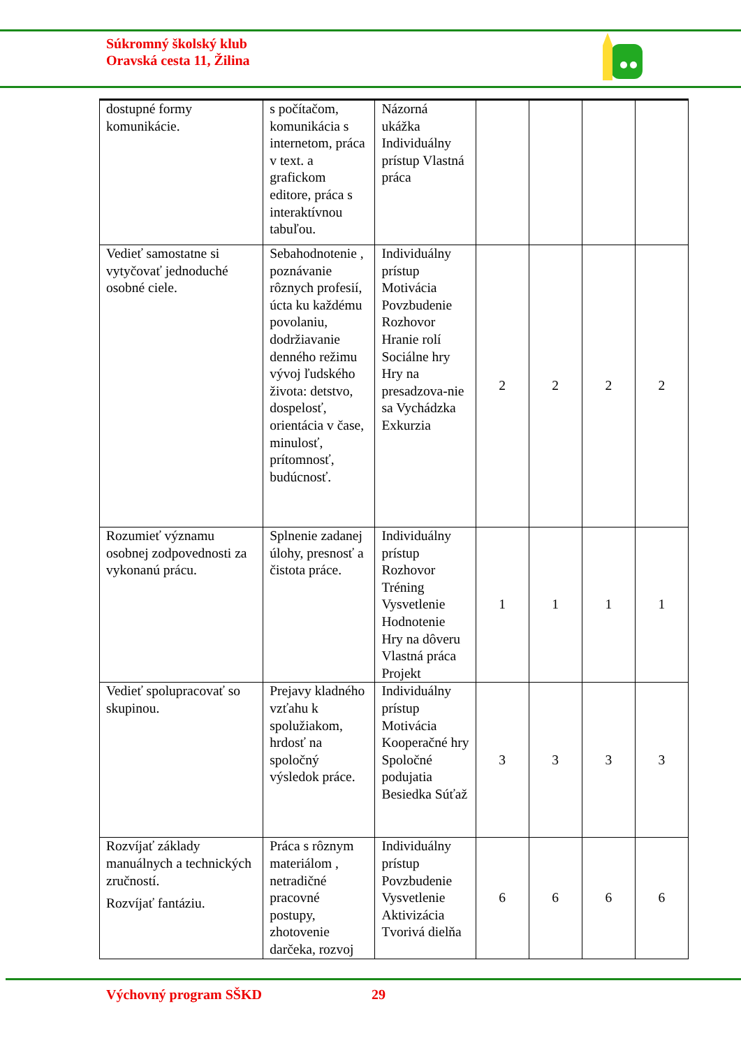Súkromný školský klub
Oravská cesta 11, Žilina
| dostupné formy komunikácie. | s počítačom, komunikácia s internetom, práca v text. a grafickom editore, práca s interaktívnou tabuľou. | Názorná ukážka Individuálny prístup Vlastná práca | | | | |
| Vedieť samostatne si vytyčovať jednoduché osobné ciele. | Sebahodnotenie , poznávanie rôznych profesií, úcta ku každému povolaniu, dodržiavanie denného režimu vývoj ľudského života: detstvo, dospelosť, orientácia v čase, minulosť, prítomnosť, budúcnosť. | Individuálny prístup Motivácia Povzbudenie Rozhovor Hranie rolí Sociálne hry Hry na presadzova-nie sa Vychádzka Exkurzia | 2 | 2 | 2 | 2 |
| Rozumieť významu osobnej zodpovednosti za vykonanú prácu. | Splnenie zadanej úlohy, presnosť a čistota práce. | Individuálny prístup Rozhovor Tréning Vysvetlenie Hodnotenie Hry na dôveru Vlastná práca Projekt | 1 | 1 | 1 | 1 |
| Vedieť spolupracovať so skupinou. | Prejavy kladného vzťahu k spolužiakom, hrdosť na spoločný výsledok práce. | Individuálny prístup Motivácia Kooperačné hry Spoločné podujatia Besiedka Súťaž | 3 | 3 | 3 | 3 |
| Rozvíjať základy manuálnych a technických zručností. Rozvíjať fantáziu. | Práca s rôznym materiálom , netradičné pracovné postupy, zhotovenie darčeka, rozvoj | Individuálny prístup Povzbudenie Vysvetlenie Aktivizácia Tvorivá dielňa | 6 | 6 | 6 | 6 |
Výchovný program SŠKD 29